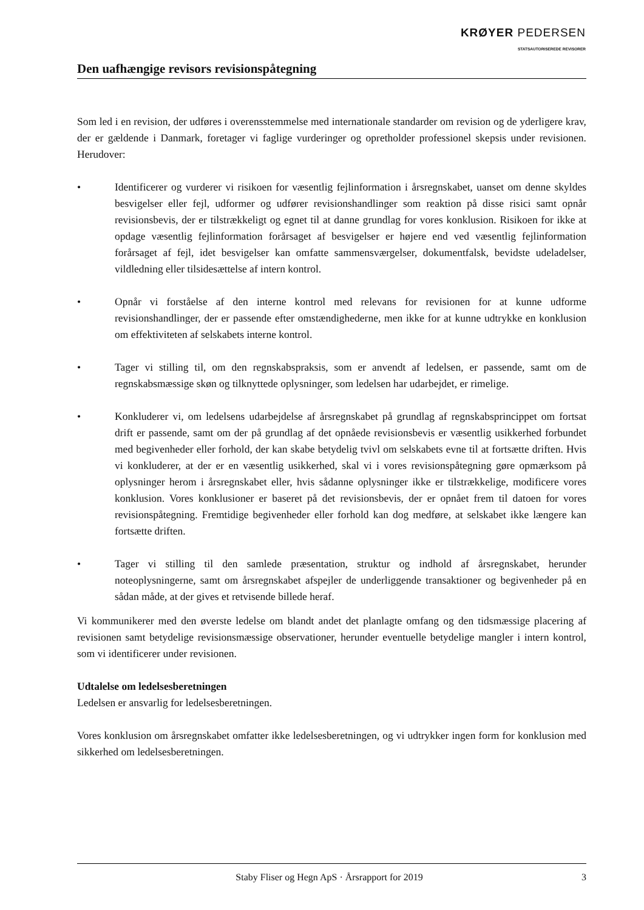KRØYER PEDERSEN
STATSAUTORISEREDE REVISORER
Den uafhængige revisors revisionspåtegning
Som led i en revision, der udføres i overensstemmelse med internationale standarder om revision og de yderligere krav, der er gældende i Danmark, foretager vi faglige vurderinger og opretholder professionel skepsis under revisionen. Herudover:
• Identificerer og vurderer vi risikoen for væsentlig fejlinformation i årsregnskabet, uanset om denne skyldes besvigelser eller fejl, udformer og udfører revisionshandlinger som reaktion på disse risici samt opnår revisionsbevis, der er tilstrækkeligt og egnet til at danne grundlag for vores konklusion. Risikoen for ikke at opdage væsentlig fejlinformation forårsaget af besvigelser er højere end ved væsentlig fejlinformation forårsaget af fejl, idet besvigelser kan omfatte sammensværgelser, dokumentfalsk, bevidste udeladelser, vildledning eller tilsidesættelse af intern kontrol.
• Opnår vi forståelse af den interne kontrol med relevans for revisionen for at kunne udforme revisionshandlinger, der er passende efter omstændighederne, men ikke for at kunne udtrykke en konklusion om effektiviteten af selskabets interne kontrol.
• Tager vi stilling til, om den regnskabspraksis, som er anvendt af ledelsen, er passende, samt om de regnskabsmæssige skøn og tilknyttede oplysninger, som ledelsen har udarbejdet, er rimelige.
• Konkluderer vi, om ledelsens udarbejdelse af årsregnskabet på grundlag af regnskabsprincippet om fortsat drift er passende, samt om der på grundlag af det opnåede revisionsbevis er væsentlig usikkerhed forbundet med begivenheder eller forhold, der kan skabe betydelig tvivl om selskabets evne til at fortsætte driften. Hvis vi konkluderer, at der er en væsentlig usikkerhed, skal vi i vores revisionspåtegning gøre opmærksom på oplysninger herom i årsregnskabet eller, hvis sådanne oplysninger ikke er tilstrækkelige, modificere vores konklusion. Vores konklusioner er baseret på det revisionsbevis, der er opnået frem til datoen for vores revisionspåtegning. Fremtidige begivenheder eller forhold kan dog medføre, at selskabet ikke længere kan fortsætte driften.
• Tager vi stilling til den samlede præsentation, struktur og indhold af årsregnskabet, herunder noteoplysningerne, samt om årsregnskabet afspejler de underliggende transaktioner og begivenheder på en sådan måde, at der gives et retvisende billede heraf.
Vi kommunikerer med den øverste ledelse om blandt andet det planlagte omfang og den tidsmæssige placering af revisionen samt betydelige revisionsmæssige observationer, herunder eventuelle betydelige mangler i intern kontrol, som vi identificerer under revisionen.
Udtalelse om ledelsesberetningen
Ledelsen er ansvarlig for ledelsesberetningen.
Vores konklusion om årsregnskabet omfatter ikke ledelsesberetningen, og vi udtrykker ingen form for konklusion med sikkerhed om ledelsesberetningen.
Staby Fliser og Hegn ApS · Årsrapport for 2019 3